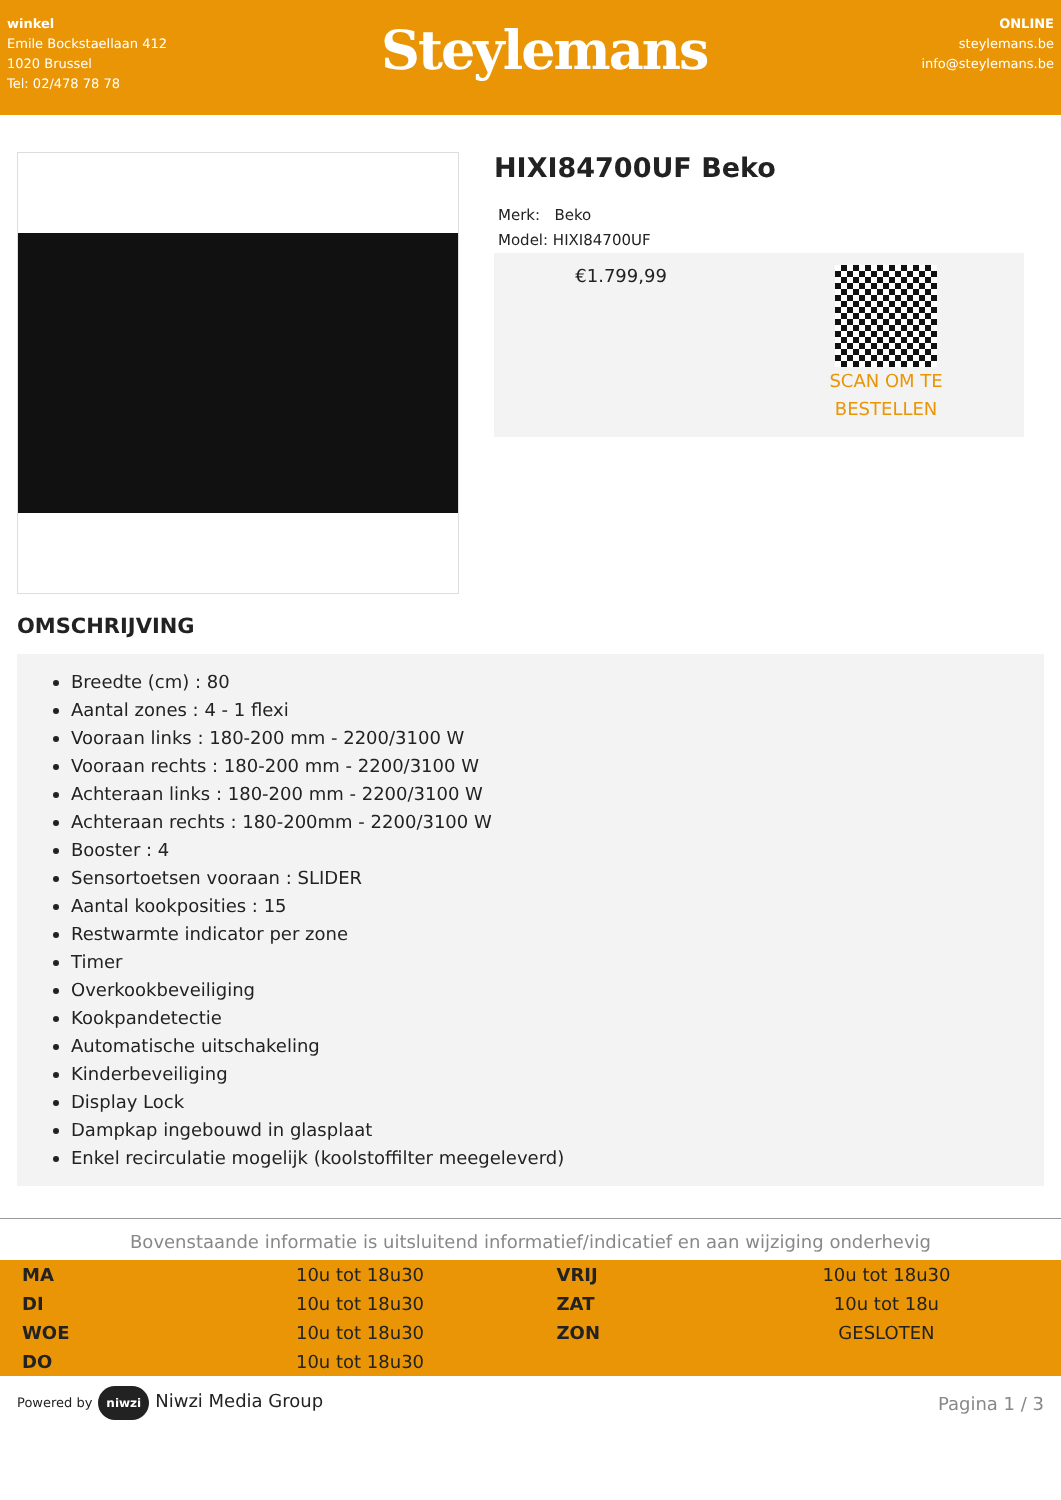winkel
Emile Bockstaellaan 412
1020 Brussel
Tel: 02/478 78 78
Steylemans
ONLINE
steylemans.be
info@steylemans.be
HIXI84700UF Beko
Merk: Beko
Model: HIXI84700UF
€1.799,99
SCAN OM TE
BESTELLEN
OMSCHRIJVING
Breedte (cm) : 80
Aantal zones : 4 - 1 flexi
Vooraan links : 180-200 mm - 2200/3100 W
Vooraan rechts : 180-200 mm - 2200/3100 W
Achteraan links : 180-200 mm - 2200/3100 W
Achteraan rechts : 180-200mm - 2200/3100 W
Booster : 4
Sensortoetsen vooraan : SLIDER
Aantal kookposities : 15
Restwarmte indicator per zone
Timer
Overkookbeveiliging
Kookpandetectie
Automatische uitschakeling
Kinderbeveiliging
Display Lock
Dampkap ingebouwd in glasplaat
Enkel recirculatie mogelijk (koolstoffilter meegeleverd)
Bovenstaande informatie is uitsluitend informatief/indicatief en aan wijziging onderhevig
| MA | 10u tot 18u30 | VRIJ | 10u tot 18u30 |
| DI | 10u tot 18u30 | ZAT | 10u tot 18u |
| WOE | 10u tot 18u30 | ZON | GESLOTEN |
| DO | 10u tot 18u30 | | |
Powered by niwzi Niwzi Media Group
Pagina 1 / 3